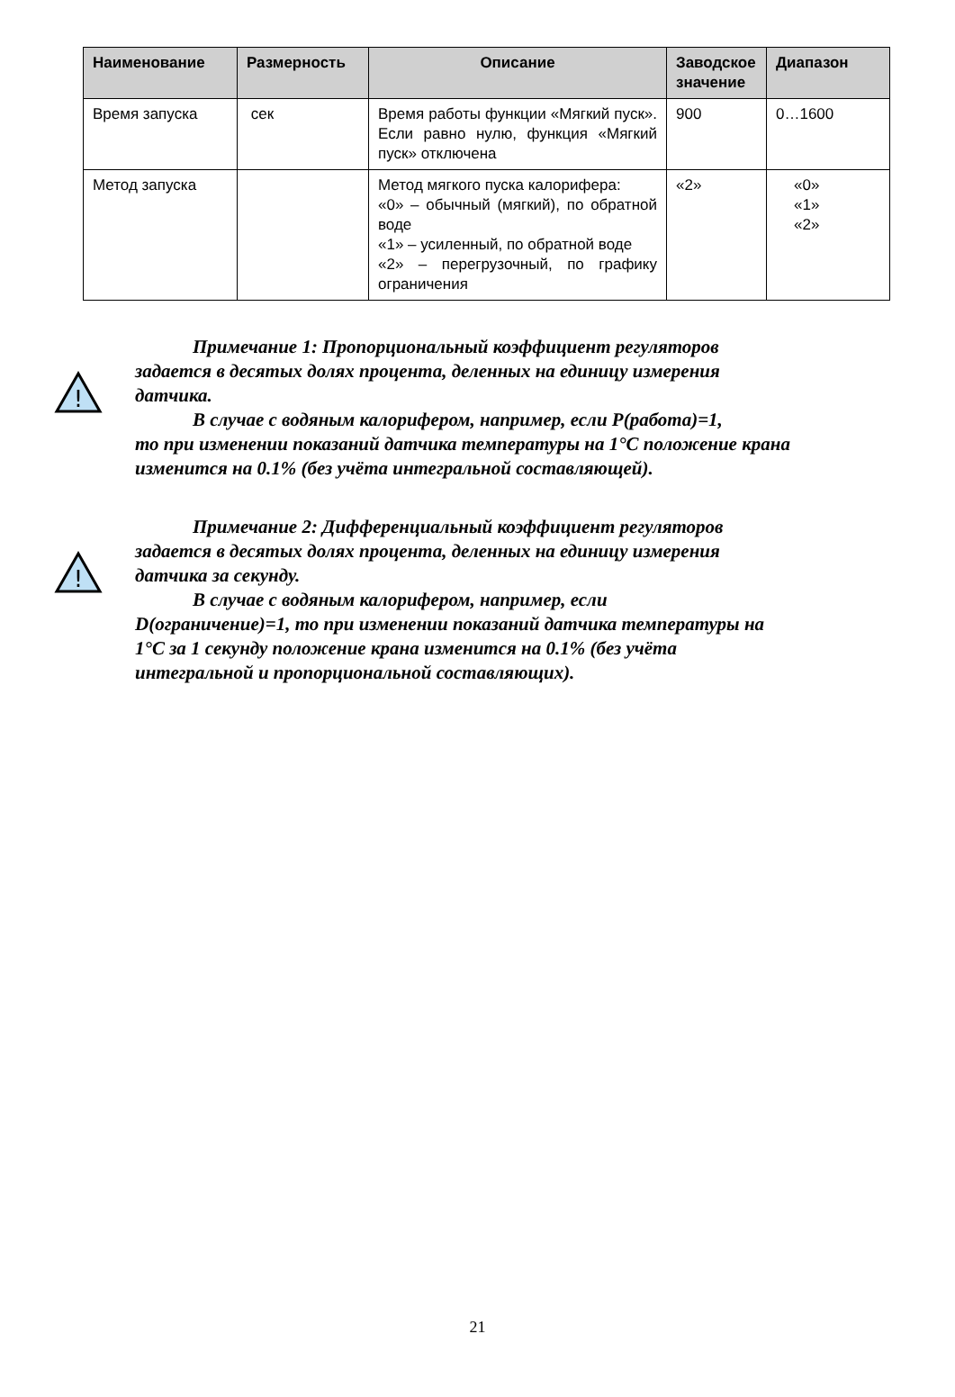| Наименование | Размерность | Описание | Заводское значение | Диапазон |
| --- | --- | --- | --- | --- |
| Время запуска | сек | Время работы функции «Мягкий пуск». Если равно нулю, функция «Мягкий пуск» отключена | 900 | 0…1600 |
| Метод запуска | | Метод мягкого пуска калорифера: «0» – обычный (мягкий), по обратной воде «1» – усиленный, по обратной воде «2» – перегрузочный, по графику ограничения | «2» | «0» «1» «2» |
!
Примечание 1: Пропорциональный коэффициент регуляторов
задается в десятых долях процента, деленных на единицу измерения датчика.
В случае с водяным калорифером, например, если P(работа)=1,
то при изменении показаний датчика температуры на 1°C положение крана изменится на 0.1% (без учёта интегральной составляющей).
!
Примечание 2: Дифференциальный коэффициент регуляторов
задается в десятых долях процента, деленных на единицу измерения датчика за секунду.
В случае с водяным калорифером, например, если
D(ограничение)=1, то при изменении показаний датчика температуры на 1°C за 1 секунду положение крана изменится на 0.1% (без учёта интегральной и пропорциональной составляющих).
21